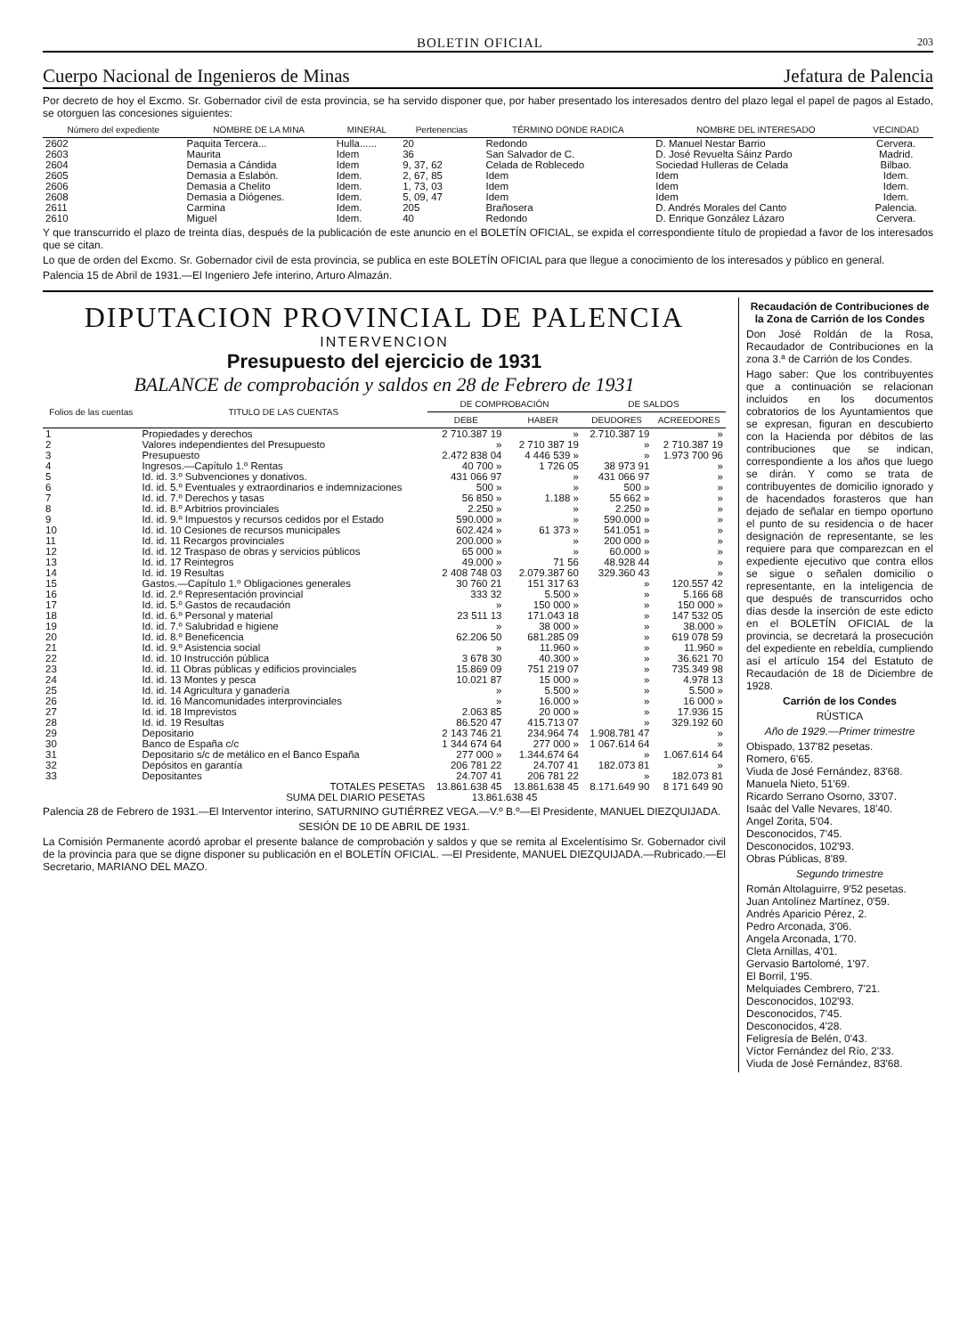BOLETIN OFICIAL 203
Cuerpo Nacional de Ingenieros de Minas Jefatura de Palencia
Por decreto de hoy el Excmo. Sr. Gobernador civil de esta provincia, se ha servido disponer que, por haber presentado los interesados dentro del plazo legal el papel de pagos al Estado, se otorguen las concesiones siguientes:
| Número del expediente | NOMBRE DE LA MINA | MINERAL | Pertenencias | TÉRMINO DONDE RADICA | NOMBRE DEL INTERESADO | VECINDAD |
| --- | --- | --- | --- | --- | --- | --- |
| 2602 | Paquita Tercera... | Hulla...... | 20 | Redondo | D. Manuel Nestar Barrio | Cervera. |
| 2603 | Maurita | Idem | 36 | San Salvador de C. | D. José Revuelta Sáinz Pardo | Madrid. |
| 2604 | Demasia a Cándida | Idem | 9, 37, 62 | Celada de Roblecedo | Sociedad Hulleras de Celada | Bilbao. |
| 2605 | Demasia a Eslabón. | Idem. | 2, 67, 85 | Idem | Idem | Idem. |
| 2606 | Demasia a Chelito | Idem. | 1, 73, 03 | Idem | Idem | Idem. |
| 2608 | Demasia a Diógenes. | Idem. | 5, 09, 47 | Idem | Idem | Idem. |
| 2611 | Carmina | Idem. | 205 | Brañosera | D. Andrés Morales del Canto | Palencia. |
| 2610 | Miguel | Idem. | 40 | Redondo | D. Enrique González Lázaro | Cervera. |
Y que transcurrido el plazo de treinta días, después de la publicación de este anuncio en el BOLETÍN OFICIAL, se expida el correspondiente título de propiedad a favor de los interesados que se citan.
Lo que de orden del Excmo. Sr. Gobernador civil de esta provincia, se publica en este BOLETÍN OFICIAL para que llegue a conocimiento de los interesados y público en general.
Palencia 15 de Abril de 1931.—El Ingeniero Jefe interino, Arturo Almazán.
DIPUTACION PROVINCIAL DE PALENCIA
INTERVENCION
Presupuesto del ejercicio de 1931
BALANCE de comprobación y saldos en 28 de Febrero de 1931
| Folios de las cuentas | TITULO DE LAS CUENTAS | DE COMPROBACIÓN | | DE SALDOS | |
| --- | --- | --- | --- | --- | --- |
| | | DEBE | HABER | DEUDORES | ACREEDORES |
| 1 | Propiedades y derechos | 2 710.387 19 | » | 2.710.387 19 | » |
| 2 | Valores independientes del Presupuesto | » | 2 710 387 19 | » | 2 710.387 19 |
| 3 | Presupuesto | 2.472 838 04 | 4 446 539 » | » | 1.973 700 96 |
| 4 | Ingresos.—Capítulo 1.º Rentas | 40 700 » | 1 726 05 | 38 973 91 | » |
| 5 | Id. id. 3.º Subvenciones y donativos. | 431 066 97 | » | 431 066 97 | » |
| 6 | Id. id. 5.º Eventuales y extraordinarios e indemnizaciones | 500 » | » | 500 » | » |
| 7 | Id. id. 7.º Derechos y tasas | 56 850 » | 1.188 » | 55 662 » | » |
| 8 | Id. id. 8.º Arbitrios provinciales | 2.250 » | » | 2.250 » | » |
| 9 | Id. id. 9.º Impuestos y recursos cedidos por el Estado | 590.000 » | » | 590.000 » | » |
| 10 | Id. id. 10 Cesiones de recursos municipales | 602.424 » | 61 373 » | 541.051 » | » |
| 11 | Id. id. 11 Recargos provinciales | 200.000 » | » | 200 000 » | » |
| 12 | Id. id. 12 Traspaso de obras y servicios públicos | 65 000 » | » | 60.000 » | » |
| 13 | Id. id. 17 Reintegros | 49.000 » | 71 56 | 48.928 44 | » |
| 14 | Id. id. 19 Resultas | 2 408 748 03 | 2.079.387 60 | 329.360 43 | » |
| 15 | Gastos.—Capítulo 1.º Obligaciones generales | 30 760 21 | 151 317 63 | » | 120.557 42 |
| 16 | Id. id. 2.º Representación provincial | 333 32 | 5.500 » | » | 5.166 68 |
| 17 | Id. id. 5.º Gastos de recaudación | » | 150 000 » | » | 150 000 » |
| 18 | Id. id. 6.º Personal y material | 23 511 13 | 171.043 18 | » | 147 532 05 |
| 19 | Id. id. 7.º Salubridad e higiene | » | 38 000 » | » | 38.000 » |
| 20 | Id. id. 8.º Beneficencia | 62.206 50 | 681.285 09 | » | 619 078 59 |
| 21 | Id. id. 9.º Asistencia social | » | 11.960 » | » | 11.960 » |
| 22 | Id. id. 10 Instrucción pública | 3 678 30 | 40.300 » | » | 36.621 70 |
| 23 | Id. id. 11 Obras públicas y edificios provinciales | 15.869 09 | 751 219 07 | » | 735.349 98 |
| 24 | Id. id. 13 Montes y pesca | 10.021 87 | 15 000 » | » | 4.978 13 |
| 25 | Id. id. 14 Agricultura y ganadería | » | 5.500 » | » | 5.500 » |
| 26 | Id. id. 16 Mancomunidades interprovinciales | » | 16.000 » | » | 16 000 » |
| 27 | Id. id. 18 Imprevistos | 2.063 85 | 20 000 » | » | 17.936 15 |
| 28 | Id. id. 19 Resultas | 86.520 47 | 415.713 07 | » | 329.192 60 |
| 29 | Depositario | 2 143 746 21 | 234.964 74 | 1.908.781 47 | » |
| 30 | Banco de España c/c | 1 344 674 64 | 277 000 » | 1 067.614 64 | » |
| 31 | Depositario s/c de metálico en el Banco España | 277 000 » | 1.344.674 64 | » | 1.067.614 64 |
| 32 | Depósitos en garantía | 206 781 22 | 24.707 41 | 182.073 81 | » |
| 33 | Depositantes | 24.707 41 | 206 781 22 | » | 182.073 81 |
| | TOTALES PESETAS | 13.861.638 45 | 13.861.638 45 | 8.171.649 90 | 8 171 649 90 |
| | SUMA DEL DIARIO PESETAS | 13.861.638 45 | | | |
Palencia 28 de Febrero de 1931.—El Interventor interino, SATURNINO GUTIÉRREZ VEGA.—V.º B.º—El Presidente, MANUEL DIEZQUIJADA.
SESIÓN DE 10 DE ABRIL DE 1931.
La Comisión Permanente acordó aprobar el presente balance de comprobación y saldos y que se remita al Excelentísimo Sr. Gobernador civil de la provincia para que se digne disponer su publicación en el BOLETÍN OFICIAL. —El Presidente, MANUEL DIEZQUIJADA.—Rubricado.—El Secretario, MARIANO DEL MAZO.
Recaudación de Contribuciones de la Zona de Carrión de los Condes
Don José Roldán de la Rosa, Recaudador de Contribuciones en la zona 3.ª de Carrión de los Condes.
Hago saber: Que los contribuyentes que a continuación se relacionan incluidos en los documentos cobratorios de los Ayuntamientos que se expresan, figuran en descubierto con la Hacienda por débitos de las contribuciones que se indican, correspondiente a los años que luego se dirán. Y como se trata de contribuyentes de domicilio ignorado y de hacendados forasteros que han dejado de señalar en tiempo oportuno el punto de su residencia o de hacer designación de representante, se les requiere para que comparezcan en el expediente ejecutivo que contra ellos se sigue o señalen domicilio o representante, en la inteligencia de que después de transcurridos ocho días desde la inserción de este edicto en el BOLETÍN OFICIAL de la provincia, se decretará la prosecución del expediente en rebeldía, cumpliendo así el artículo 154 del Estatuto de Recaudación de 18 de Diciembre de 1928.
Carrión de los Condes
RÚSTICA
Año de 1929.—Primer trimestre
Obispado, 137'82 pesetas.
Romero, 6'65.
Viuda de José Fernández, 83'68.
Manuela Nieto, 51'69.
Ricardo Serrano Osorno, 33'07.
Isaác del Valle Nevares, 18'40.
Angel Zorita, 5'04.
Desconocidos, 7'45.
Desconocidos, 102'93.
Obras Públicas, 8'89.
Segundo trimestre
Román Altolaguirre, 9'52 pesetas.
Juan Antolínez Martínez, 0'59.
Andrés Aparicio Pérez, 2.
Pedro Arconada, 3'06.
Angela Arconada, 1'70.
Cleta Arnillas, 4'01.
Gervasio Bartolomé, 1'97.
El Borril, 1'95.
Melquiades Cembrero, 7'21.
Desconocidos, 102'93.
Desconocidos, 7'45.
Desconocidos, 4'28.
Feligresía de Belén, 0'43.
Víctor Fernández del Río, 2'33.
Viuda de José Fernández, 83'68.